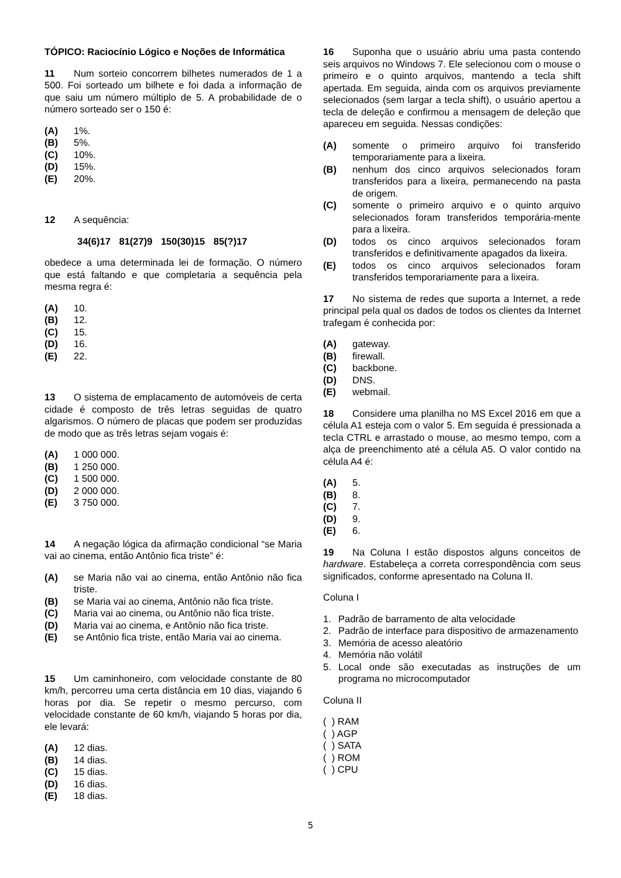TÓPICO: Raciocínio Lógico e Noções de Informática
11 Num sorteio concorrem bilhetes numerados de 1 a 500. Foi sorteado um bilhete e foi dada a informação de que saiu um número múltiplo de 5. A probabilidade de o número sorteado ser o 150 é:
(A) 1%.
(B) 5%.
(C) 10%.
(D) 15%.
(E) 20%.
12 A sequência:
34(6)17 81(27)9 150(30)15 85(?)17
obedece a uma determinada lei de formação. O número que está faltando e que completaria a sequência pela mesma regra é:
(A) 10.
(B) 12.
(C) 15.
(D) 16.
(E) 22.
13 O sistema de emplacamento de automóveis de certa cidade é composto de três letras seguidas de quatro algarismos. O número de placas que podem ser produzidas de modo que as três letras sejam vogais é:
(A) 1 000 000.
(B) 1 250 000.
(C) 1 500 000.
(D) 2 000 000.
(E) 3 750 000.
14 A negação lógica da afirmação condicional “se Maria vai ao cinema, então Antônio fica triste” é:
(A) se Maria não vai ao cinema, então Antônio não fica triste.
(B) se Maria vai ao cinema, Antônio não fica triste.
(C) Maria vai ao cinema, ou Antônio não fica triste.
(D) Maria vai ao cinema, e Antônio não fica triste.
(E) se Antônio fica triste, então Maria vai ao cinema.
15 Um caminhoneiro, com velocidade constante de 80 km/h, percorreu uma certa distância em 10 dias, viajando 6 horas por dia. Se repetir o mesmo percurso, com velocidade constante de 60 km/h, viajando 5 horas por dia, ele levará:
(A) 12 dias.
(B) 14 dias.
(C) 15 dias.
(D) 16 dias.
(E) 18 dias.
16 Suponha que o usuário abriu uma pasta contendo seis arquivos no Windows 7. Ele selecionou com o mouse o primeiro e o quinto arquivos, mantendo a tecla shift apertada. Em seguida, ainda com os arquivos previamente selecionados (sem largar a tecla shift), o usuário apertou a tecla de deleção e confirmou a mensagem de deleção que apareceu em seguida. Nessas condições:
(A) somente o primeiro arquivo foi transferido temporariamente para a lixeira.
(B) nenhum dos cinco arquivos selecionados foram transferidos para a lixeira, permanecendo na pasta de origem.
(C) somente o primeiro arquivo e o quinto arquivo selecionados foram transferidos temporária-mente para a lixeira.
(D) todos os cinco arquivos selecionados foram transferidos e definitivamente apagados da lixeira.
(E) todos os cinco arquivos selecionados foram transferidos temporariamente para a lixeira.
17 No sistema de redes que suporta a Internet, a rede principal pela qual os dados de todos os clientes da Internet trafegam é conhecida por:
(A) gateway.
(B) firewall.
(C) backbone.
(D) DNS.
(E) webmail.
18 Considere uma planilha no MS Excel 2016 em que a célula A1 esteja com o valor 5. Em seguida é pressionada a tecla CTRL e arrastado o mouse, ao mesmo tempo, com a alça de preenchimento até a célula A5. O valor contido na célula A4 é:
(A) 5.
(B) 8.
(C) 7.
(D) 9.
(E) 6.
19 Na Coluna I estão dispostos alguns conceitos de hardware. Estabeleça a correta correspondência com seus significados, conforme apresentado na Coluna II.
Coluna I
1. Padrão de barramento de alta velocidade
2. Padrão de interface para dispositivo de armazenamento
3. Memória de acesso aleatório
4. Memória não volátil
5. Local onde são executadas as instruções de um programa no microcomputador
Coluna II
( ) RAM
( ) AGP
( ) SATA
( ) ROM
( ) CPU
5